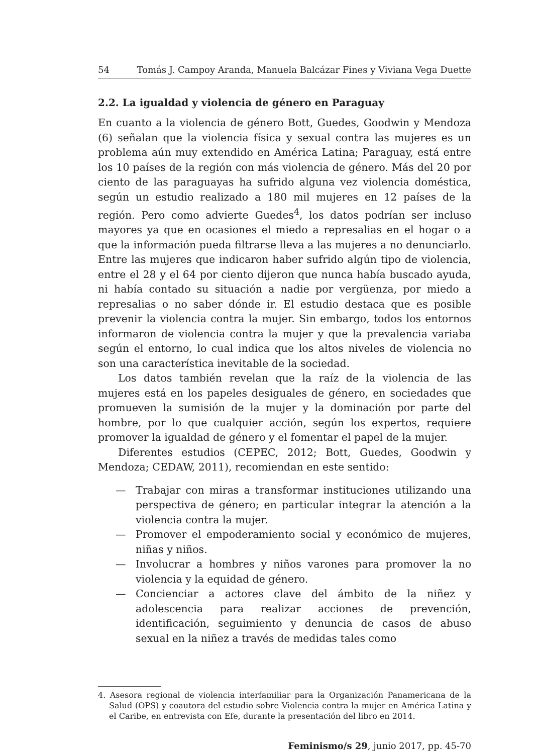54 Tomás J. Campoy Aranda, Manuela Balcázar Fines y Viviana Vega Duette
2.2. La igualdad y violencia de género en Paraguay
En cuanto a la violencia de género Bott, Guedes, Goodwin y Mendoza (6) señalan que la violencia física y sexual contra las mujeres es un problema aún muy extendido en América Latina; Paraguay, está entre los 10 países de la región con más violencia de género. Más del 20 por ciento de las paraguayas ha sufrido alguna vez violencia doméstica, según un estudio realizado a 180 mil mujeres en 12 países de la región. Pero como advierte Guedes<sup>4</sup>, los datos podrían ser incluso mayores ya que en ocasiones el miedo a represalias en el hogar o a que la información pueda filtrarse lleva a las mujeres a no denunciarlo. Entre las mujeres que indicaron haber sufrido algún tipo de violencia, entre el 28 y el 64 por ciento dijeron que nunca había buscado ayuda, ni había contado su situación a nadie por vergüenza, por miedo a represalias o no saber dónde ir. El estudio destaca que es posible prevenir la violencia contra la mujer. Sin embargo, todos los entornos informaron de violencia contra la mujer y que la prevalencia variaba según el entorno, lo cual indica que los altos niveles de violencia no son una característica inevitable de la sociedad.
Los datos también revelan que la raíz de la violencia de las mujeres está en los papeles desiguales de género, en sociedades que promueven la sumisión de la mujer y la dominación por parte del hombre, por lo que cualquier acción, según los expertos, requiere promover la igualdad de género y el fomentar el papel de la mujer.
Diferentes estudios (CEPEC, 2012; Bott, Guedes, Goodwin y Mendoza; CEDAW, 2011), recomiendan en este sentido:
— Trabajar con miras a transformar instituciones utilizando una perspectiva de género; en particular integrar la atención a la violencia contra la mujer.
— Promover el empoderamiento social y económico de mujeres, niñas y niños.
— Involucrar a hombres y niños varones para promover la no violencia y la equidad de género.
— Concienciar a actores clave del ámbito de la niñez y adolescencia para realizar acciones de prevención, identificación, seguimiento y denuncia de casos de abuso sexual en la niñez a través de medidas tales como
4. Asesora regional de violencia interfamiliar para la Organización Panamericana de la Salud (OPS) y coautora del estudio sobre Violencia contra la mujer en América Latina y el Caribe, en entrevista con Efe, durante la presentación del libro en 2014.
Feminismo/s 29, junio 2017, pp. 45-70